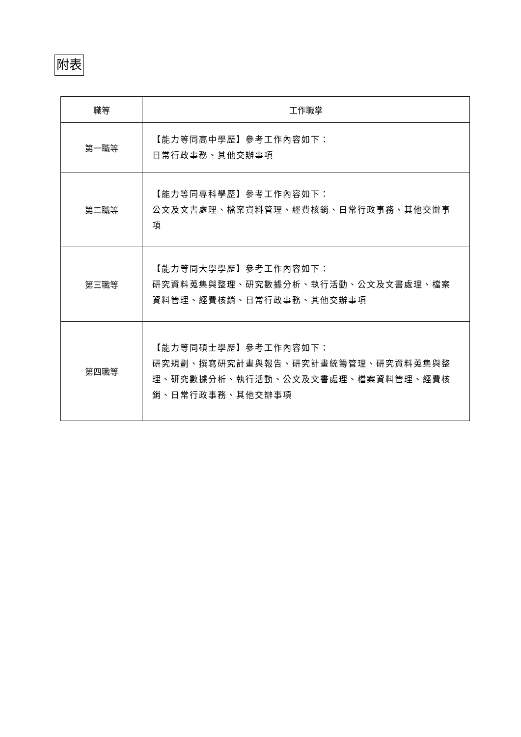附表
| 職等 | 工作職掌 |
| --- | --- |
| 第一職等 | 【能力等同高中學歷】參考工作內容如下： 日常行政事務、其他交辦事項 |
| 第二職等 | 【能力等同專科學歷】參考工作內容如下： 公文及文書處理、檔案資料管理、經費核銷、日常行政事務、其他交辦事項 |
| 第三職等 | 【能力等同大學學歷】參考工作內容如下： 研究資料蒐集與整理、研究數據分析、執行活動、公文及文書處理、檔案資料管理、經費核銷、日常行政事務、其他交辦事項 |
| 第四職等 | 【能力等同碩士學歷】參考工作內容如下： 研究規劃、撰寫研究計畫與報告、研究計畫統籌管理、研究資料蒐集與整理、研究數據分析、執行活動、公文及文書處理、檔案資料管理、經費核銷、日常行政事務、其他交辦事項 |